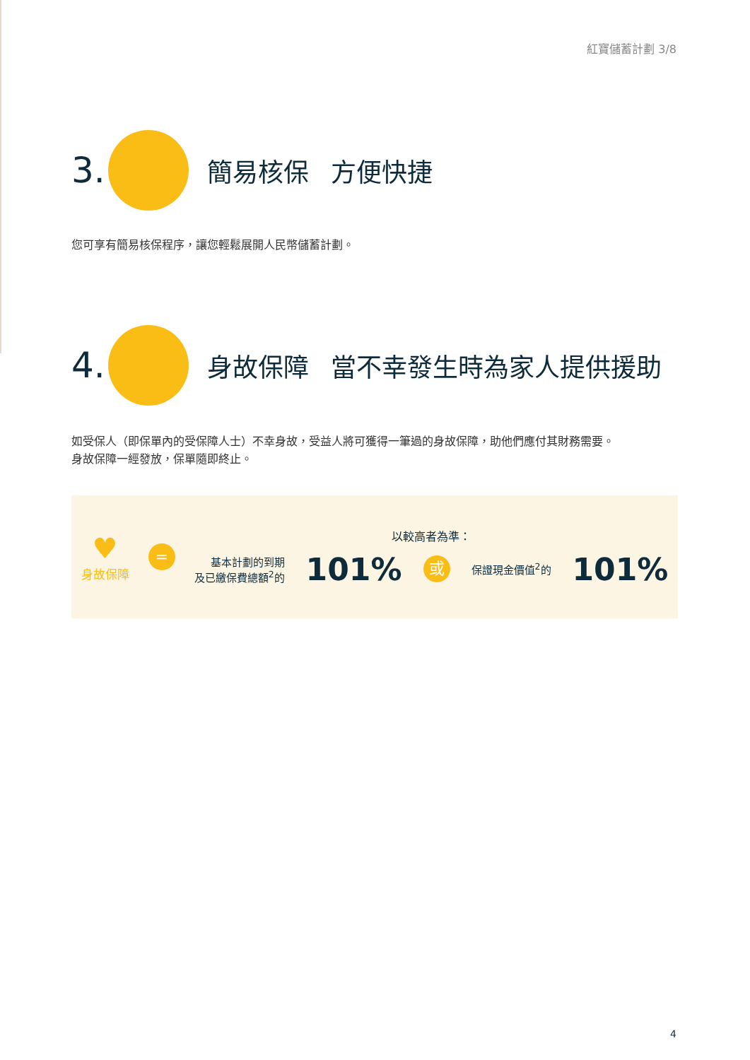紅寶儲蓄計劃 3/8
3.
簡易核保 方便快捷
您可享有簡易核保程序，讓您輕鬆展開人民幣儲蓄計劃。
4.
身故保障 當不幸發生時為家人提供援助
如受保人（即保單內的受保障人士）不幸身故，受益人將可獲得一筆過的身故保障，助他們應付其財務需要。
身故保障一經發放，保單隨即終止。
♥
身故保障
=
以較高者為準：
基本計劃的到期
及已繳保費總額<sup>2</sup>的 101% 或 保證現金價值<sup>2</sup>的 101%
4